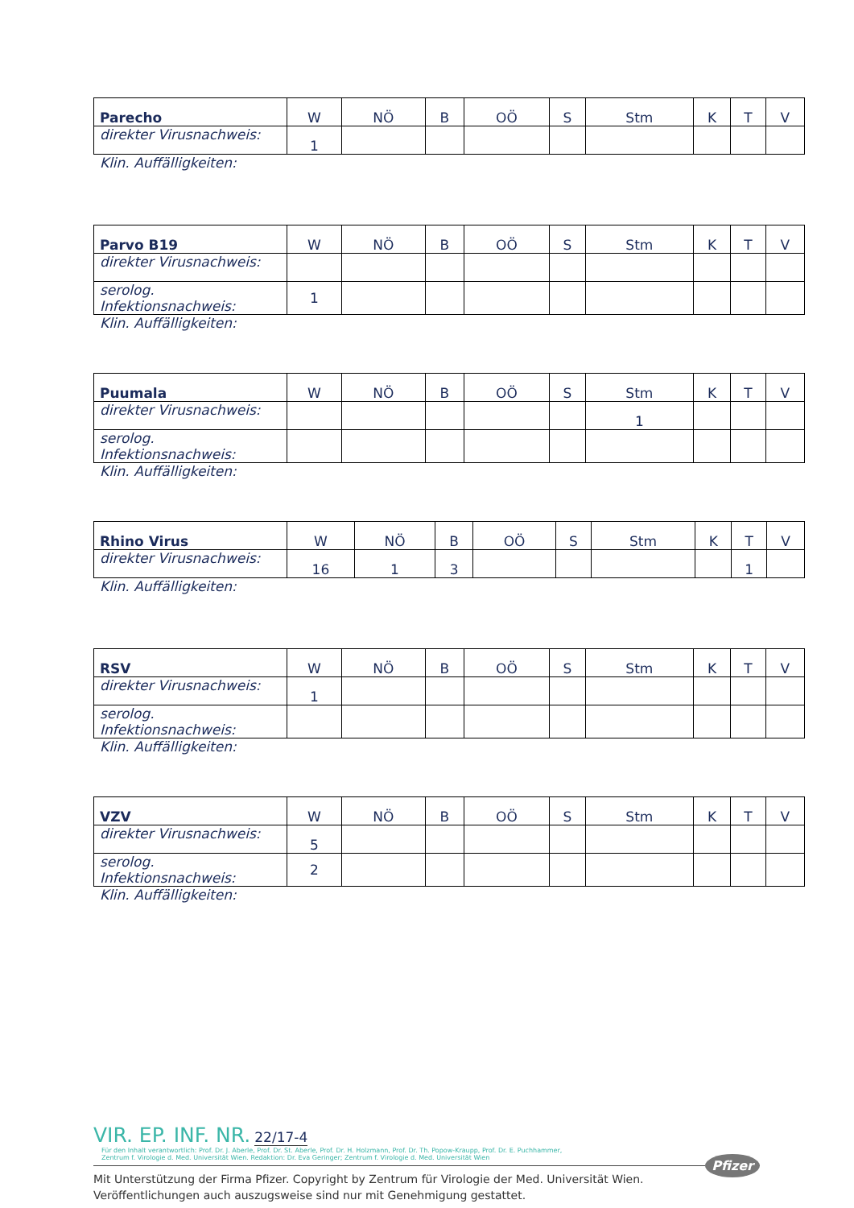| Parecho | W | NÖ | B | OÖ | S | Stm | K | T | V |
| --- | --- | --- | --- | --- | --- | --- | --- | --- | --- |
| direkter Virusnachweis: | 1 | | | | | | | | |
Klin. Auffälligkeiten:
| Parvo B19 | W | NÖ | B | OÖ | S | Stm | K | T | V |
| --- | --- | --- | --- | --- | --- | --- | --- | --- | --- |
| direkter Virusnachweis: | | | | | | | | | |
| serolog. Infektionsnachweis: | 1 | | | | | | | | |
Klin. Auffälligkeiten:
| Puumala | W | NÖ | B | OÖ | S | Stm | K | T | V |
| --- | --- | --- | --- | --- | --- | --- | --- | --- | --- |
| direkter Virusnachweis: | | | | | | 1 | | | |
| serolog. Infektionsnachweis: | | | | | | | | | |
Klin. Auffälligkeiten:
| Rhino Virus | W | NÖ | B | OÖ | S | Stm | K | T | V |
| --- | --- | --- | --- | --- | --- | --- | --- | --- | --- |
| direkter Virusnachweis: | 16 | 1 | 3 | | | | | 1 | |
Klin. Auffälligkeiten:
| RSV | W | NÖ | B | OÖ | S | Stm | K | T | V |
| --- | --- | --- | --- | --- | --- | --- | --- | --- | --- |
| direkter Virusnachweis: | 1 | | | | | | | | |
| serolog. Infektionsnachweis: | | | | | | | | | |
Klin. Auffälligkeiten:
| VZV | W | NÖ | B | OÖ | S | Stm | K | T | V |
| --- | --- | --- | --- | --- | --- | --- | --- | --- | --- |
| direkter Virusnachweis: | 5 | | | | | | | | |
| serolog. Infektionsnachweis: | 2 | | | | | | | | |
Klin. Auffälligkeiten:
VIR. EP. INF. NR. 22/17-4 Für den Inhalt verantwortlich: Prof. Dr. J. Aberle, Prof. Dr. St. Aberle, Prof. Dr. H. Holzmann, Prof. Dr. Th. Popow-Kraupp, Prof. Dr. E. Puchhammer,
Zentrum f. Virologie d. Med. Universität Wien. Redaktion: Dr. Eva Geringer; Zentrum f. Virologie d. Med. Universität Wien
Mit Unterstützung der Firma Pfizer. Copyright by Zentrum für Virologie der Med. Universität Wien.
Veröffentlichungen auch auszugsweise sind nur mit Genehmigung gestattet.
Pfizer